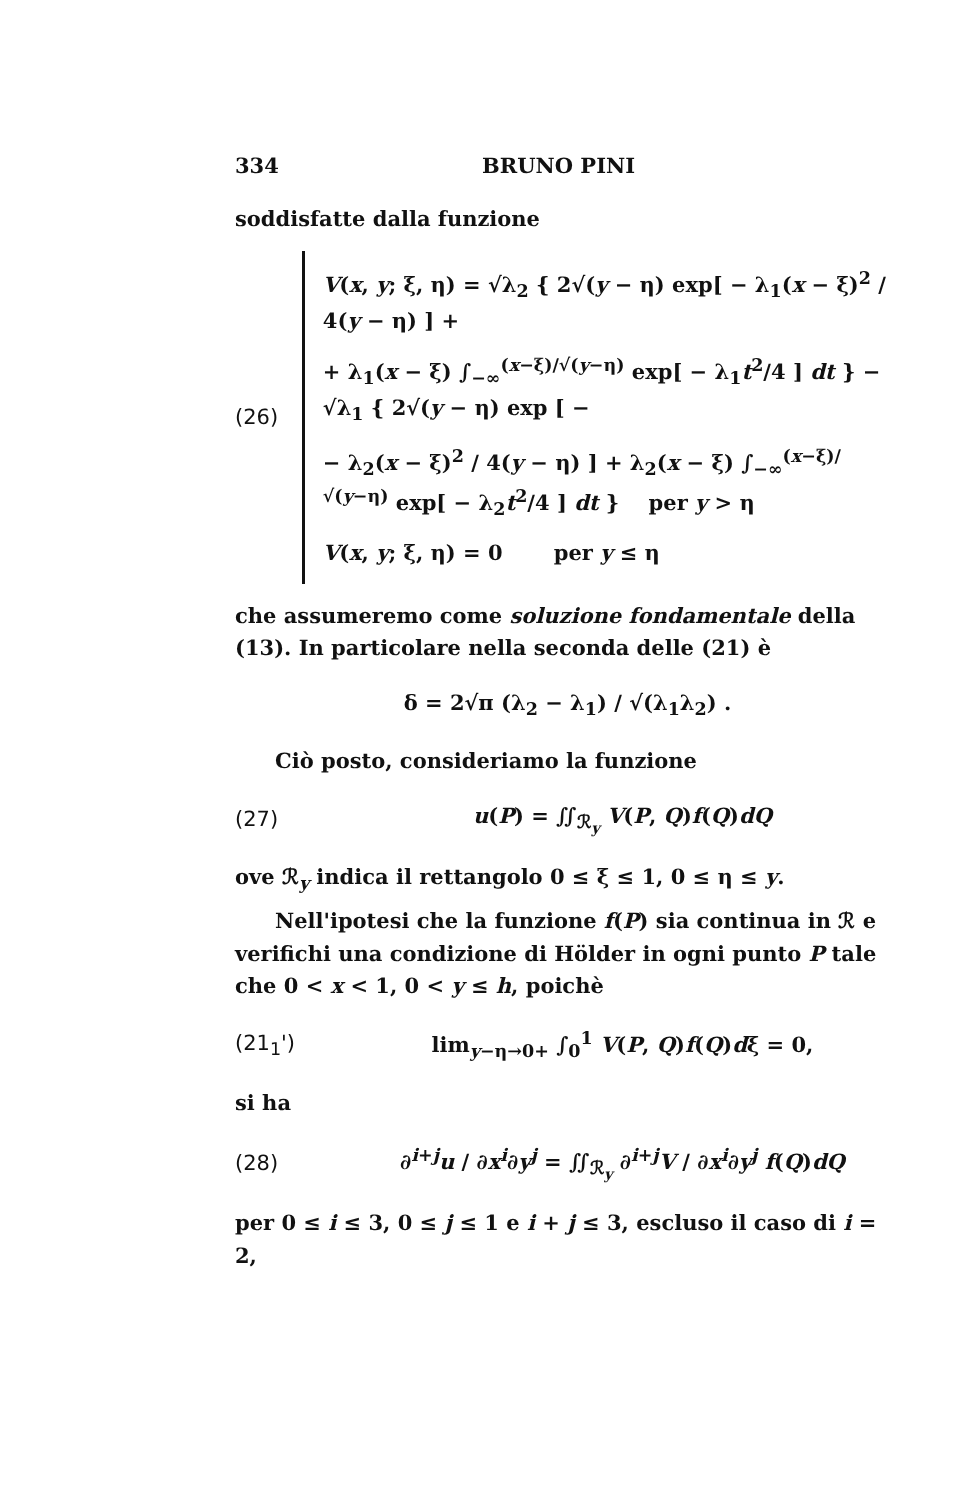334 BRUNO PINI
soddisfatte dalla funzione
(26)
V(x, y; ξ, η) = √λ<sub>2</sub> { 2√(y − η) exp[ − λ<sub>1</sub>(x − ξ)<sup>2</sup> / 4(y − η) ] +
+ λ<sub>1</sub>(x − ξ) ∫<sub>−∞</sub><sup>(x−ξ)/√(y−η)</sup> exp[ − λ<sub>1</sub>t<sup>2</sup>/4 ] dt } − √λ<sub>1</sub> { 2√(y − η) exp [ −
− λ<sub>2</sub>(x − ξ)<sup>2</sup> / 4(y − η) ] + λ<sub>2</sub>(x − ξ) ∫<sub>−∞</sub><sup>(x−ξ)/√(y−η)</sup> exp[ − λ<sub>2</sub>t<sup>2</sup>/4 ] dt } per y > η
V(x, y; ξ, η) = 0 per y ≤ η
che assumeremo come soluzione fondamentale della (13). In particolare nella seconda delle (21) è
δ = 2√π (λ<sub>2</sub> − λ<sub>1</sub>) / √(λ<sub>1</sub>λ<sub>2</sub>) .
Ciò posto, consideriamo la funzione
(27) u(P) = ∬<sub>ℛ<sub>y</sub></sub> V(P, Q)f(Q)dQ
ove ℛ<sub>y</sub> indica il rettangolo 0 ≤ ξ ≤ 1, 0 ≤ η ≤ y.
Nell'ipotesi che la funzione f(P) sia continua in ℛ e verifichi una condizione di Hölder in ogni punto P tale che 0 < x < 1, 0 < y ≤ h, poichè
(21<sub>1</sub>')
lim<sub>y−η→0+</sub> ∫<sub>0</sub><sup>1</sup> V(P, Q)f(Q)dξ = 0,
si ha
(28)
∂<sup>i+j</sup>u / ∂x<sup>i</sup>∂y<sup>j</sup> = ∬<sub>ℛ<sub>y</sub></sub> ∂<sup>i+j</sup>V / ∂x<sup>i</sup>∂y<sup>j</sup> f(Q)dQ
per 0 ≤ i ≤ 3, 0 ≤ j ≤ 1 e i + j ≤ 3, escluso il caso di i = 2,